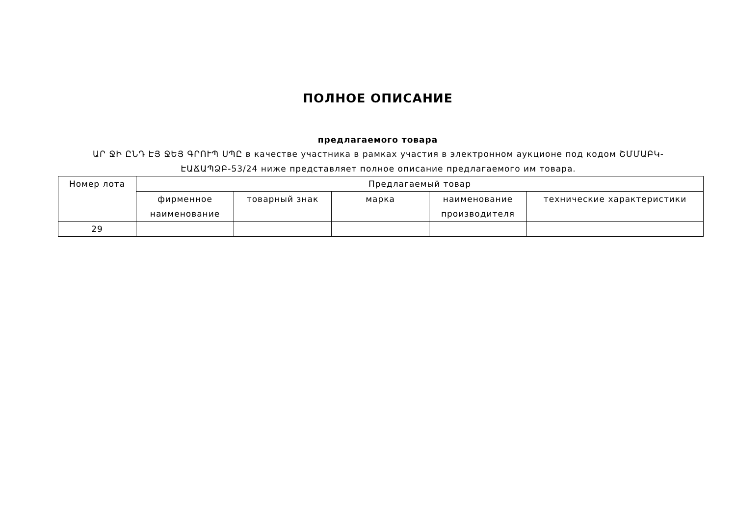ПОЛНОЕ ОПИСАНИЕ
предлагаемого товара
ԱՐ ՋԻ ԸՆԴ ԷՅ ՋԵՅ ԳՐՈՒՊ ՍՊԸ в качестве участника в рамках участия в электронном аукционе под кодом ՇՄՄԱԲԿ-ԷԱՃԱՊՁԲ-53/24 ниже представляет полное описание предлагаемого им товара.
| Номер лота | Предлагаемый товар | | | | |
| --- | --- | --- | --- | --- | --- |
| | фирменное наименование | товарный знак | марка | наименование производителя | технические характеристики |
| 29 | | | | | |